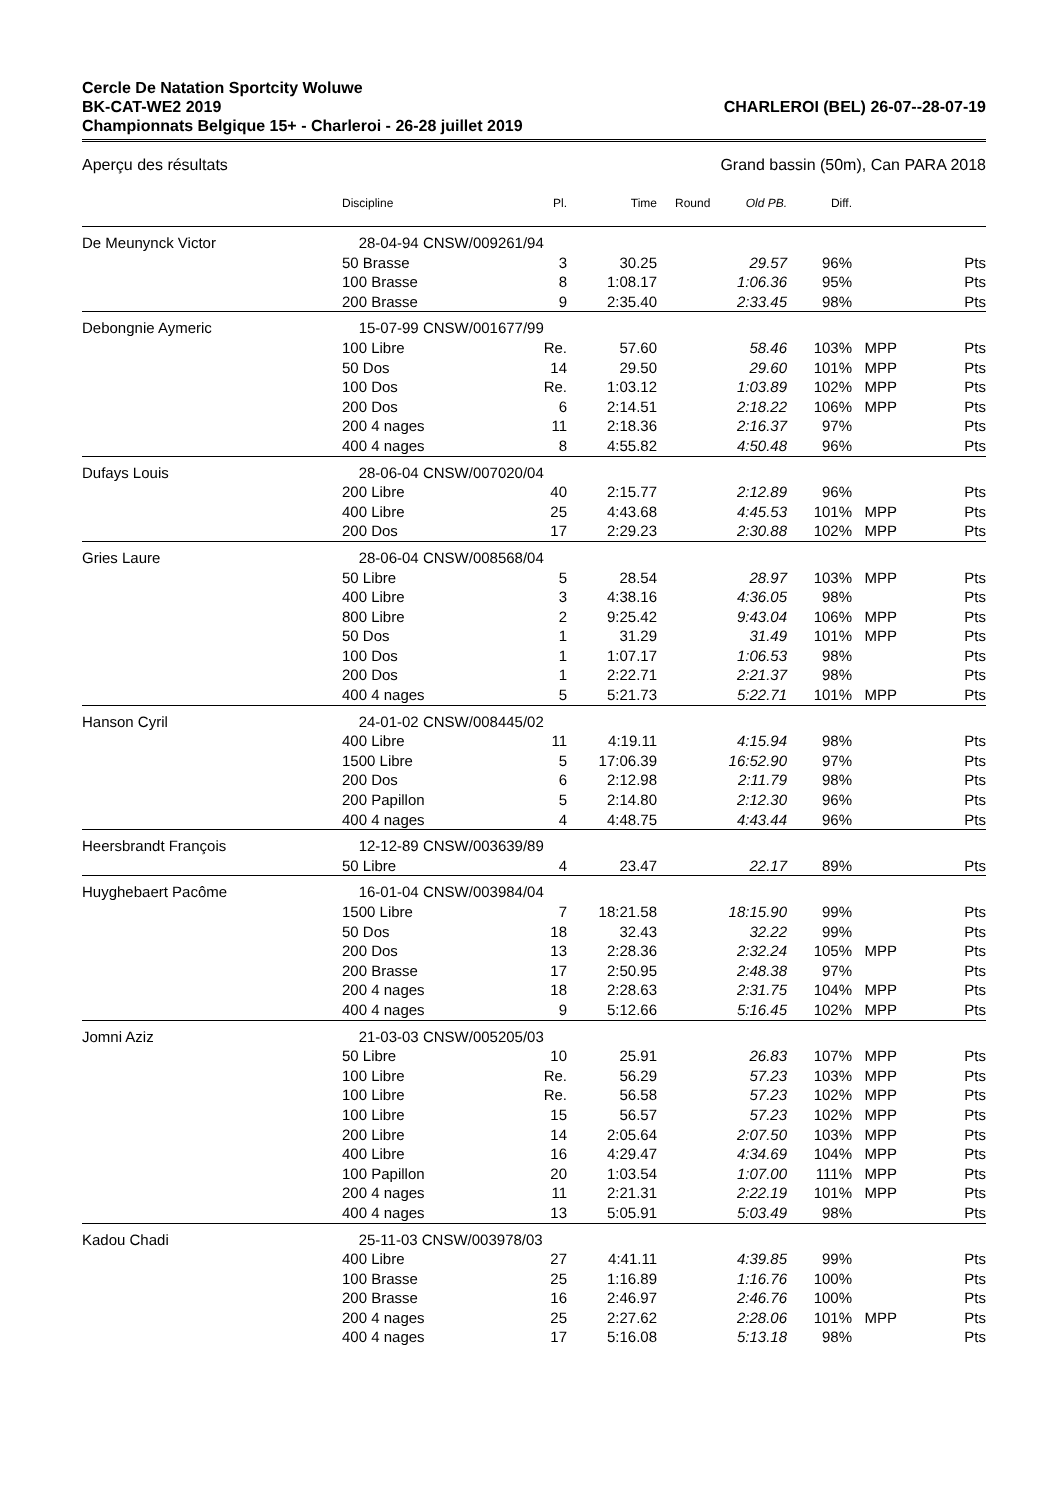Cercle De Natation Sportcity Woluwe
BK-CAT-WE2 2019
Championnats Belgique 15+ - Charleroi - 26-28 juillet 2019
CHARLEROI (BEL) 26-07--28-07-19
Aperçu des résultats Grand bassin (50m), Can PARA 2018
| | Discipline | Pl. | Time | Round | Old PB. | Diff. | | |
| --- | --- | --- | --- | --- | --- | --- | --- | --- |
| De Meunynck Victor | 28-04-94 CNSW/009261/94 | | | | | | | |
| | 50 Brasse | 3 | 30.25 | | 29.57 | 96% | | Pts |
| | 100 Brasse | 8 | 1:08.17 | | 1:06.36 | 95% | | Pts |
| | 200 Brasse | 9 | 2:35.40 | | 2:33.45 | 98% | | Pts |
| Debongnie Aymeric | 15-07-99 CNSW/001677/99 | | | | | | | |
| | 100 Libre | Re. | 57.60 | | 58.46 | 103% | MPP | Pts |
| | 50 Dos | 14 | 29.50 | | 29.60 | 101% | MPP | Pts |
| | 100 Dos | Re. | 1:03.12 | | 1:03.89 | 102% | MPP | Pts |
| | 200 Dos | 6 | 2:14.51 | | 2:18.22 | 106% | MPP | Pts |
| | 200 4 nages | 11 | 2:18.36 | | 2:16.37 | 97% | | Pts |
| | 400 4 nages | 8 | 4:55.82 | | 4:50.48 | 96% | | Pts |
| Dufays Louis | 28-06-04 CNSW/007020/04 | | | | | | | |
| | 200 Libre | 40 | 2:15.77 | | 2:12.89 | 96% | | Pts |
| | 400 Libre | 25 | 4:43.68 | | 4:45.53 | 101% | MPP | Pts |
| | 200 Dos | 17 | 2:29.23 | | 2:30.88 | 102% | MPP | Pts |
| Gries Laure | 28-06-04 CNSW/008568/04 | | | | | | | |
| | 50 Libre | 5 | 28.54 | | 28.97 | 103% | MPP | Pts |
| | 400 Libre | 3 | 4:38.16 | | 4:36.05 | 98% | | Pts |
| | 800 Libre | 2 | 9:25.42 | | 9:43.04 | 106% | MPP | Pts |
| | 50 Dos | 1 | 31.29 | | 31.49 | 101% | MPP | Pts |
| | 100 Dos | 1 | 1:07.17 | | 1:06.53 | 98% | | Pts |
| | 200 Dos | 1 | 2:22.71 | | 2:21.37 | 98% | | Pts |
| | 400 4 nages | 5 | 5:21.73 | | 5:22.71 | 101% | MPP | Pts |
| Hanson Cyril | 24-01-02 CNSW/008445/02 | | | | | | | |
| | 400 Libre | 11 | 4:19.11 | | 4:15.94 | 98% | | Pts |
| | 1500 Libre | 5 | 17:06.39 | | 16:52.90 | 97% | | Pts |
| | 200 Dos | 6 | 2:12.98 | | 2:11.79 | 98% | | Pts |
| | 200 Papillon | 5 | 2:14.80 | | 2:12.30 | 96% | | Pts |
| | 400 4 nages | 4 | 4:48.75 | | 4:43.44 | 96% | | Pts |
| Heersbrandt François | 12-12-89 CNSW/003639/89 | | | | | | | |
| | 50 Libre | 4 | 23.47 | | 22.17 | 89% | | Pts |
| Huyghebaert Pacôme | 16-01-04 CNSW/003984/04 | | | | | | | |
| | 1500 Libre | 7 | 18:21.58 | | 18:15.90 | 99% | | Pts |
| | 50 Dos | 18 | 32.43 | | 32.22 | 99% | | Pts |
| | 200 Dos | 13 | 2:28.36 | | 2:32.24 | 105% | MPP | Pts |
| | 200 Brasse | 17 | 2:50.95 | | 2:48.38 | 97% | | Pts |
| | 200 4 nages | 18 | 2:28.63 | | 2:31.75 | 104% | MPP | Pts |
| | 400 4 nages | 9 | 5:12.66 | | 5:16.45 | 102% | MPP | Pts |
| Jomni Aziz | 21-03-03 CNSW/005205/03 | | | | | | | |
| | 50 Libre | 10 | 25.91 | | 26.83 | 107% | MPP | Pts |
| | 100 Libre | Re. | 56.29 | | 57.23 | 103% | MPP | Pts |
| | 100 Libre | Re. | 56.58 | | 57.23 | 102% | MPP | Pts |
| | 100 Libre | 15 | 56.57 | | 57.23 | 102% | MPP | Pts |
| | 200 Libre | 14 | 2:05.64 | | 2:07.50 | 103% | MPP | Pts |
| | 400 Libre | 16 | 4:29.47 | | 4:34.69 | 104% | MPP | Pts |
| | 100 Papillon | 20 | 1:03.54 | | 1:07.00 | 111% | MPP | Pts |
| | 200 4 nages | 11 | 2:21.31 | | 2:22.19 | 101% | MPP | Pts |
| | 400 4 nages | 13 | 5:05.91 | | 5:03.49 | 98% | | Pts |
| Kadou Chadi | 25-11-03 CNSW/003978/03 | | | | | | | |
| | 400 Libre | 27 | 4:41.11 | | 4:39.85 | 99% | | Pts |
| | 100 Brasse | 25 | 1:16.89 | | 1:16.76 | 100% | | Pts |
| | 200 Brasse | 16 | 2:46.97 | | 2:46.76 | 100% | | Pts |
| | 200 4 nages | 25 | 2:27.62 | | 2:28.06 | 101% | MPP | Pts |
| | 400 4 nages | 17 | 5:16.08 | | 5:13.18 | 98% | | Pts |